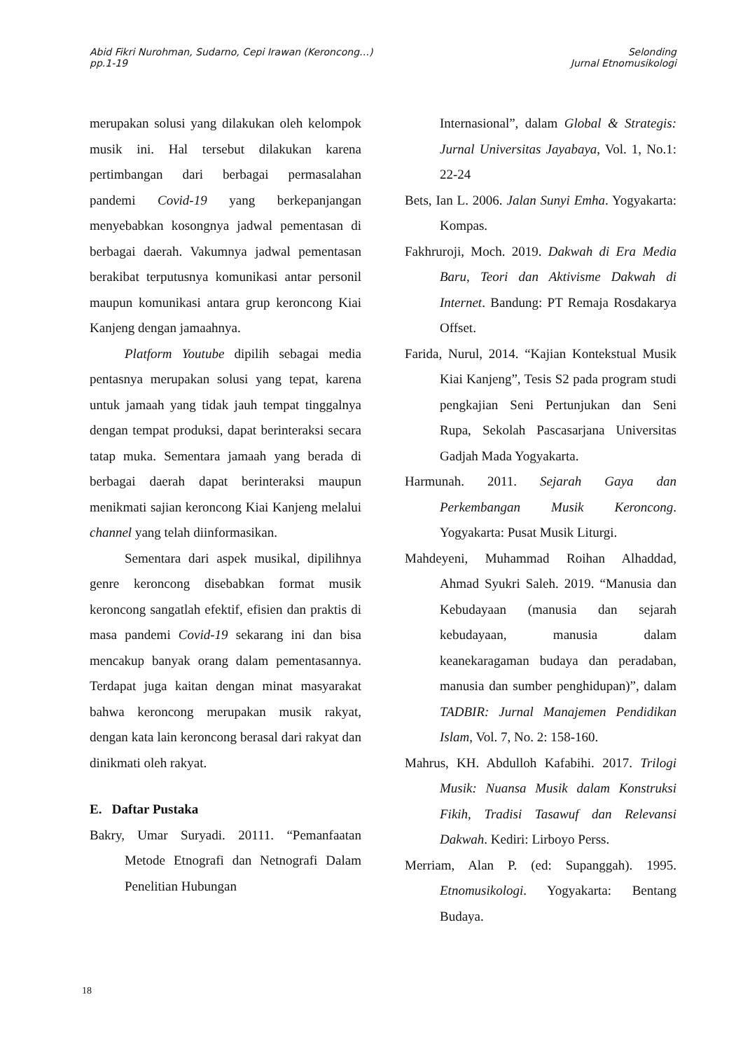Abid Fikri Nurohman, Sudarno, Cepi Irawan (Keroncong…)
pp.1-19
Selonding
Jurnal Etnomusikologi
merupakan solusi yang dilakukan oleh kelompok musik ini. Hal tersebut dilakukan karena pertimbangan dari berbagai permasalahan pandemi Covid-19 yang berkepanjangan menyebabkan kosongnya jadwal pementasan di berbagai daerah. Vakumnya jadwal pementasan berakibat terputusnya komunikasi antar personil maupun komunikasi antara grup keroncong Kiai Kanjeng dengan jamaahnya.
Platform Youtube dipilih sebagai media pentasnya merupakan solusi yang tepat, karena untuk jamaah yang tidak jauh tempat tinggalnya dengan tempat produksi, dapat berinteraksi secara tatap muka. Sementara jamaah yang berada di berbagai daerah dapat berinteraksi maupun menikmati sajian keroncong Kiai Kanjeng melalui channel yang telah diinformasikan.
Sementara dari aspek musikal, dipilihnya genre keroncong disebabkan format musik keroncong sangatlah efektif, efisien dan praktis di masa pandemi Covid-19 sekarang ini dan bisa mencakup banyak orang dalam pementasannya. Terdapat juga kaitan dengan minat masyarakat bahwa keroncong merupakan musik rakyat, dengan kata lain keroncong berasal dari rakyat dan dinikmati oleh rakyat.
E. Daftar Pustaka
Bakry, Umar Suryadi. 20111. “Pemanfaatan Metode Etnografi dan Netnografi Dalam Penelitian Hubungan
Internasional”, dalam Global & Strategis: Jurnal Universitas Jayabaya, Vol. 1, No.1: 22-24
Bets, Ian L. 2006. Jalan Sunyi Emha. Yogyakarta: Kompas.
Fakhruroji, Moch. 2019. Dakwah di Era Media Baru, Teori dan Aktivisme Dakwah di Internet. Bandung: PT Remaja Rosdakarya Offset.
Farida, Nurul, 2014. “Kajian Kontekstual Musik Kiai Kanjeng”, Tesis S2 pada program studi pengkajian Seni Pertunjukan dan Seni Rupa, Sekolah Pascasarjana Universitas Gadjah Mada Yogyakarta.
Harmunah. 2011. Sejarah Gaya dan Perkembangan Musik Keroncong. Yogyakarta: Pusat Musik Liturgi.
Mahdeyeni, Muhammad Roihan Alhaddad, Ahmad Syukri Saleh. 2019. “Manusia dan Kebudayaan (manusia dan sejarah kebudayaan, manusia dalam keanekaragaman budaya dan peradaban, manusia dan sumber penghidupan)”, dalam TADBIR: Jurnal Manajemen Pendidikan Islam, Vol. 7, No. 2: 158-160.
Mahrus, KH. Abdulloh Kafabihi. 2017. Trilogi Musik: Nuansa Musik dalam Konstruksi Fikih, Tradisi Tasawuf dan Relevansi Dakwah. Kediri: Lirboyo Perss.
Merriam, Alan P. (ed: Supanggah). 1995. Etnomusikologi. Yogyakarta: Bentang Budaya.
18